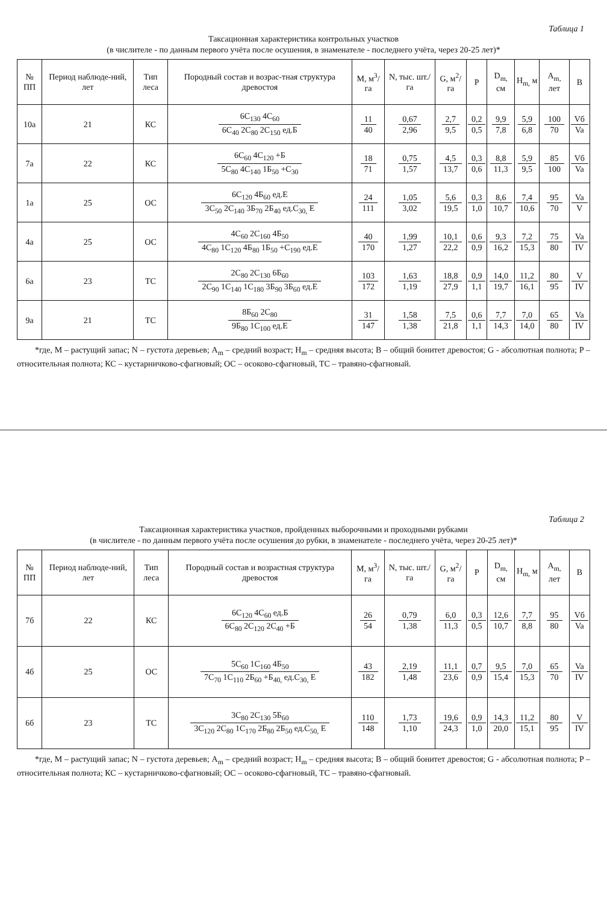Таблица 1
Таксационная характеристика контрольных участков
(в числителе - по данным первого учёта после осушения, в знаменателе - последнего учёта, через 20-25 лет)*
| № ПП | Период наблюде-ний, лет | Тип леса | Породный состав и возрас-тная структура древостоя | M, м<sup>3</sup>/га | N, тыс. шт./га | G, м<sup>2</sup>/га | P | D<sub>m,</sub> см | H<sub>m,</sub> м | A<sub>m,</sub> лет | B |
| --- | --- | --- | --- | --- | --- | --- | --- | --- | --- | --- | --- |
| 10а | 21 | КС | 6С<sub>130</sub> 4С<sub>60</sub> 6С<sub>40</sub> 2С<sub>80</sub> 2С<sub>150</sub> ед.Б | 11 40 | 0,67 2,96 | 2,7 9,5 | 0,2 0,5 | 9,9 7,8 | 5,9 6,8 | 100 70 | Vб Va |
| 7а | 22 | КС | 6С<sub>60</sub> 4С<sub>120</sub> +Б 5С<sub>80</sub> 4С<sub>140</sub> 1Б<sub>50</sub> +С<sub>30</sub> | 18 71 | 0,75 1,57 | 4,5 13,7 | 0,3 0,6 | 8,8 11,3 | 5,9 9,5 | 85 100 | Vб Va |
| 1а | 25 | ОС | 6С<sub>120</sub> 4Б<sub>60</sub> ед.Е 3С<sub>50</sub> 2С<sub>140</sub> 3Б<sub>70</sub> 2Б<sub>40</sub> ед.С<sub>30,</sub> Е | 24 111 | 1,05 3,02 | 5,6 19,5 | 0,3 1,0 | 8,6 10,7 | 7,4 10,6 | 95 70 | Va V |
| 4а | 25 | ОС | 4С<sub>60</sub> 2С<sub>160</sub> 4Б<sub>50</sub> 4С<sub>80</sub> 1С<sub>120</sub> 4Б<sub>80</sub> 1Б<sub>50</sub> +С<sub>190</sub> ед.Е | 40 170 | 1,99 1,27 | 10,1 22,2 | 0,6 0,9 | 9,3 16,2 | 7,2 15,3 | 75 80 | Va IV |
| 6а | 23 | ТС | 2С<sub>80</sub> 2С<sub>130</sub> 6Б<sub>60</sub> 2С<sub>90</sub> 1С<sub>140</sub> 1С<sub>180</sub> 3Б<sub>90</sub> 3Б<sub>60</sub> ед.Е | 103 172 | 1,63 1,19 | 18,8 27,9 | 0,9 1,1 | 14,0 19,7 | 11,2 16,1 | 80 95 | V IV |
| 9а | 21 | ТС | 8Б<sub>60</sub> 2С<sub>80</sub> 9Б<sub>80</sub> 1С<sub>100</sub> ед.Е | 31 147 | 1,58 1,38 | 7,5 21,8 | 0,6 1,1 | 7,7 14,3 | 7,0 14,0 | 65 80 | Va IV |
*где, M – растущий запас; N – густота деревьев; A<sub>m</sub> – средний возраст; H<sub>m</sub> – средняя высота; B – общий бонитет древостоя; G - абсолютная полнота; P – относительная полнота; КС – кустарничково-сфагновый; ОС – осоково-сфагновый, ТС – травяно-сфагновый.
Таблица 2
Таксационная характеристика участков, пройденных выборочными и проходными рубками
(в числителе - по данным первого учёта после осушения до рубки, в знаменателе - последнего учёта, через 20-25 лет)*
| № ПП | Период наблюде-ний, лет | Тип леса | Породный состав и возрастная структура древостоя | M, м<sup>3</sup>/га | N, тыс. шт./га | G, м<sup>2</sup>/га | P | D<sub>m,</sub> см | H<sub>m,</sub> м | A<sub>m,</sub> лет | B |
| --- | --- | --- | --- | --- | --- | --- | --- | --- | --- | --- | --- |
| 7б | 22 | КС | 6С<sub>120</sub> 4С<sub>60</sub> ед.Б 6С<sub>80</sub> 2С<sub>120</sub> 2С<sub>40</sub> +Б | 26 54 | 0,79 1,38 | 6,0 11,3 | 0,3 0,5 | 12,6 10,7 | 7,7 8,8 | 95 80 | Vб Va |
| 4б | 25 | ОС | 5С<sub>60</sub> 1С<sub>160</sub> 4Б<sub>50</sub> 7С<sub>70</sub> 1С<sub>110</sub> 2Б<sub>60</sub> +Б<sub>40,</sub> ед.С<sub>30,</sub> Е | 43 182 | 2,19 1,48 | 11,1 23,6 | 0,7 0,9 | 9,5 15,4 | 7,0 15,3 | 65 70 | Va IV |
| 6б | 23 | ТС | 3С<sub>80</sub> 2С<sub>130</sub> 5Б<sub>60</sub> 3С<sub>120</sub> 2С<sub>80</sub> 1С<sub>170</sub> 2Б<sub>80</sub> 2Б<sub>50</sub> ед.С<sub>50,</sub> Е | 110 148 | 1,73 1,10 | 19,6 24,3 | 0,9 1,0 | 14,3 20,0 | 11,2 15,1 | 80 95 | V IV |
*где, M – растущий запас; N – густота деревьев; A<sub>m</sub> – средний возраст; H<sub>m</sub> – средняя высота; B – общий бонитет древостоя; G - абсолютная полнота; P – относительная полнота; КС – кустарничково-сфагновый; ОС – осоково-сфагновый, ТС – травяно-сфагновый.